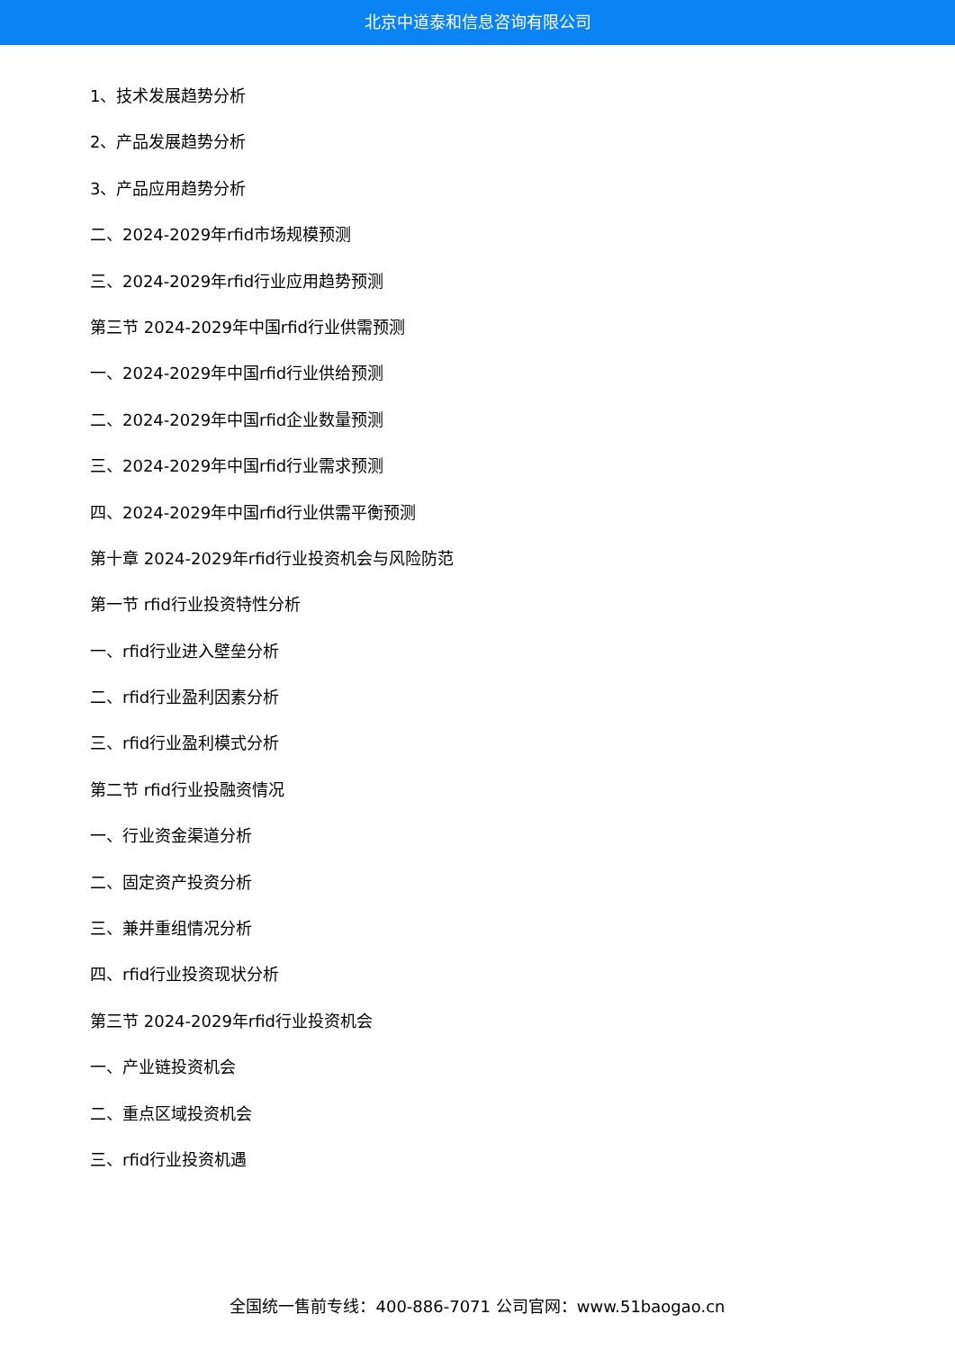北京中道泰和信息咨询有限公司
1、技术发展趋势分析
2、产品发展趋势分析
3、产品应用趋势分析
二、2024-2029年rfid市场规模预测
三、2024-2029年rfid行业应用趋势预测
第三节 2024-2029年中国rfid行业供需预测
一、2024-2029年中国rfid行业供给预测
二、2024-2029年中国rfid企业数量预测
三、2024-2029年中国rfid行业需求预测
四、2024-2029年中国rfid行业供需平衡预测
第十章 2024-2029年rfid行业投资机会与风险防范
第一节 rfid行业投资特性分析
一、rfid行业进入壁垒分析
二、rfid行业盈利因素分析
三、rfid行业盈利模式分析
第二节 rfid行业投融资情况
一、行业资金渠道分析
二、固定资产投资分析
三、兼并重组情况分析
四、rfid行业投资现状分析
第三节 2024-2029年rfid行业投资机会
一、产业链投资机会
二、重点区域投资机会
三、rfid行业投资机遇
全国统一售前专线：400-886-7071 公司官网：www.51baogao.cn